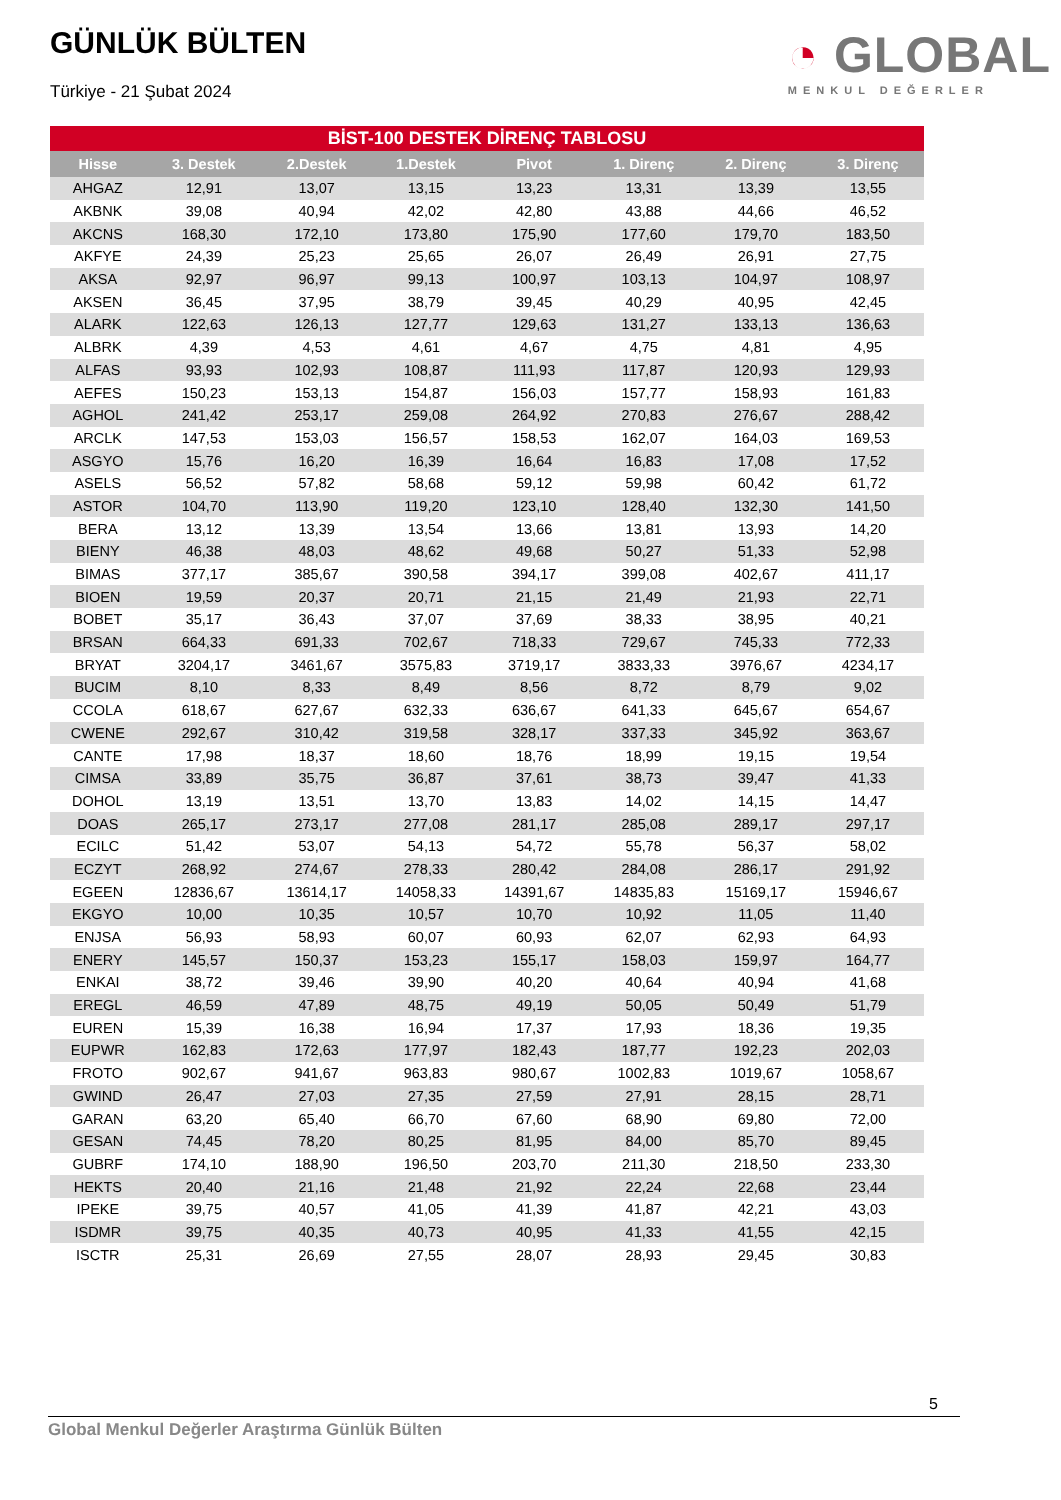GÜNLÜK BÜLTEN
Türkiye - 21 Şubat 2024
◔ GLOBAL
MENKUL DEĞERLER
BİST-100 DESTEK DİRENÇ TABLOSU
| Hisse | 3. Destek | 2.Destek | 1.Destek | Pivot | 1. Direnç | 2. Direnç | 3. Direnç |
| --- | --- | --- | --- | --- | --- | --- | --- |
| AHGAZ | 12,91 | 13,07 | 13,15 | 13,23 | 13,31 | 13,39 | 13,55 |
| AKBNK | 39,08 | 40,94 | 42,02 | 42,80 | 43,88 | 44,66 | 46,52 |
| AKCNS | 168,30 | 172,10 | 173,80 | 175,90 | 177,60 | 179,70 | 183,50 |
| AKFYE | 24,39 | 25,23 | 25,65 | 26,07 | 26,49 | 26,91 | 27,75 |
| AKSA | 92,97 | 96,97 | 99,13 | 100,97 | 103,13 | 104,97 | 108,97 |
| AKSEN | 36,45 | 37,95 | 38,79 | 39,45 | 40,29 | 40,95 | 42,45 |
| ALARK | 122,63 | 126,13 | 127,77 | 129,63 | 131,27 | 133,13 | 136,63 |
| ALBRK | 4,39 | 4,53 | 4,61 | 4,67 | 4,75 | 4,81 | 4,95 |
| ALFAS | 93,93 | 102,93 | 108,87 | 111,93 | 117,87 | 120,93 | 129,93 |
| AEFES | 150,23 | 153,13 | 154,87 | 156,03 | 157,77 | 158,93 | 161,83 |
| AGHOL | 241,42 | 253,17 | 259,08 | 264,92 | 270,83 | 276,67 | 288,42 |
| ARCLK | 147,53 | 153,03 | 156,57 | 158,53 | 162,07 | 164,03 | 169,53 |
| ASGYO | 15,76 | 16,20 | 16,39 | 16,64 | 16,83 | 17,08 | 17,52 |
| ASELS | 56,52 | 57,82 | 58,68 | 59,12 | 59,98 | 60,42 | 61,72 |
| ASTOR | 104,70 | 113,90 | 119,20 | 123,10 | 128,40 | 132,30 | 141,50 |
| BERA | 13,12 | 13,39 | 13,54 | 13,66 | 13,81 | 13,93 | 14,20 |
| BIENY | 46,38 | 48,03 | 48,62 | 49,68 | 50,27 | 51,33 | 52,98 |
| BIMAS | 377,17 | 385,67 | 390,58 | 394,17 | 399,08 | 402,67 | 411,17 |
| BIOEN | 19,59 | 20,37 | 20,71 | 21,15 | 21,49 | 21,93 | 22,71 |
| BOBET | 35,17 | 36,43 | 37,07 | 37,69 | 38,33 | 38,95 | 40,21 |
| BRSAN | 664,33 | 691,33 | 702,67 | 718,33 | 729,67 | 745,33 | 772,33 |
| BRYAT | 3204,17 | 3461,67 | 3575,83 | 3719,17 | 3833,33 | 3976,67 | 4234,17 |
| BUCIM | 8,10 | 8,33 | 8,49 | 8,56 | 8,72 | 8,79 | 9,02 |
| CCOLA | 618,67 | 627,67 | 632,33 | 636,67 | 641,33 | 645,67 | 654,67 |
| CWENE | 292,67 | 310,42 | 319,58 | 328,17 | 337,33 | 345,92 | 363,67 |
| CANTE | 17,98 | 18,37 | 18,60 | 18,76 | 18,99 | 19,15 | 19,54 |
| CIMSA | 33,89 | 35,75 | 36,87 | 37,61 | 38,73 | 39,47 | 41,33 |
| DOHOL | 13,19 | 13,51 | 13,70 | 13,83 | 14,02 | 14,15 | 14,47 |
| DOAS | 265,17 | 273,17 | 277,08 | 281,17 | 285,08 | 289,17 | 297,17 |
| ECILC | 51,42 | 53,07 | 54,13 | 54,72 | 55,78 | 56,37 | 58,02 |
| ECZYT | 268,92 | 274,67 | 278,33 | 280,42 | 284,08 | 286,17 | 291,92 |
| EGEEN | 12836,67 | 13614,17 | 14058,33 | 14391,67 | 14835,83 | 15169,17 | 15946,67 |
| EKGYO | 10,00 | 10,35 | 10,57 | 10,70 | 10,92 | 11,05 | 11,40 |
| ENJSA | 56,93 | 58,93 | 60,07 | 60,93 | 62,07 | 62,93 | 64,93 |
| ENERY | 145,57 | 150,37 | 153,23 | 155,17 | 158,03 | 159,97 | 164,77 |
| ENKAI | 38,72 | 39,46 | 39,90 | 40,20 | 40,64 | 40,94 | 41,68 |
| EREGL | 46,59 | 47,89 | 48,75 | 49,19 | 50,05 | 50,49 | 51,79 |
| EUREN | 15,39 | 16,38 | 16,94 | 17,37 | 17,93 | 18,36 | 19,35 |
| EUPWR | 162,83 | 172,63 | 177,97 | 182,43 | 187,77 | 192,23 | 202,03 |
| FROTO | 902,67 | 941,67 | 963,83 | 980,67 | 1002,83 | 1019,67 | 1058,67 |
| GWIND | 26,47 | 27,03 | 27,35 | 27,59 | 27,91 | 28,15 | 28,71 |
| GARAN | 63,20 | 65,40 | 66,70 | 67,60 | 68,90 | 69,80 | 72,00 |
| GESAN | 74,45 | 78,20 | 80,25 | 81,95 | 84,00 | 85,70 | 89,45 |
| GUBRF | 174,10 | 188,90 | 196,50 | 203,70 | 211,30 | 218,50 | 233,30 |
| HEKTS | 20,40 | 21,16 | 21,48 | 21,92 | 22,24 | 22,68 | 23,44 |
| IPEKE | 39,75 | 40,57 | 41,05 | 41,39 | 41,87 | 42,21 | 43,03 |
| ISDMR | 39,75 | 40,35 | 40,73 | 40,95 | 41,33 | 41,55 | 42,15 |
| ISCTR | 25,31 | 26,69 | 27,55 | 28,07 | 28,93 | 29,45 | 30,83 |
5
Global Menkul Değerler Araştırma Günlük Bülten